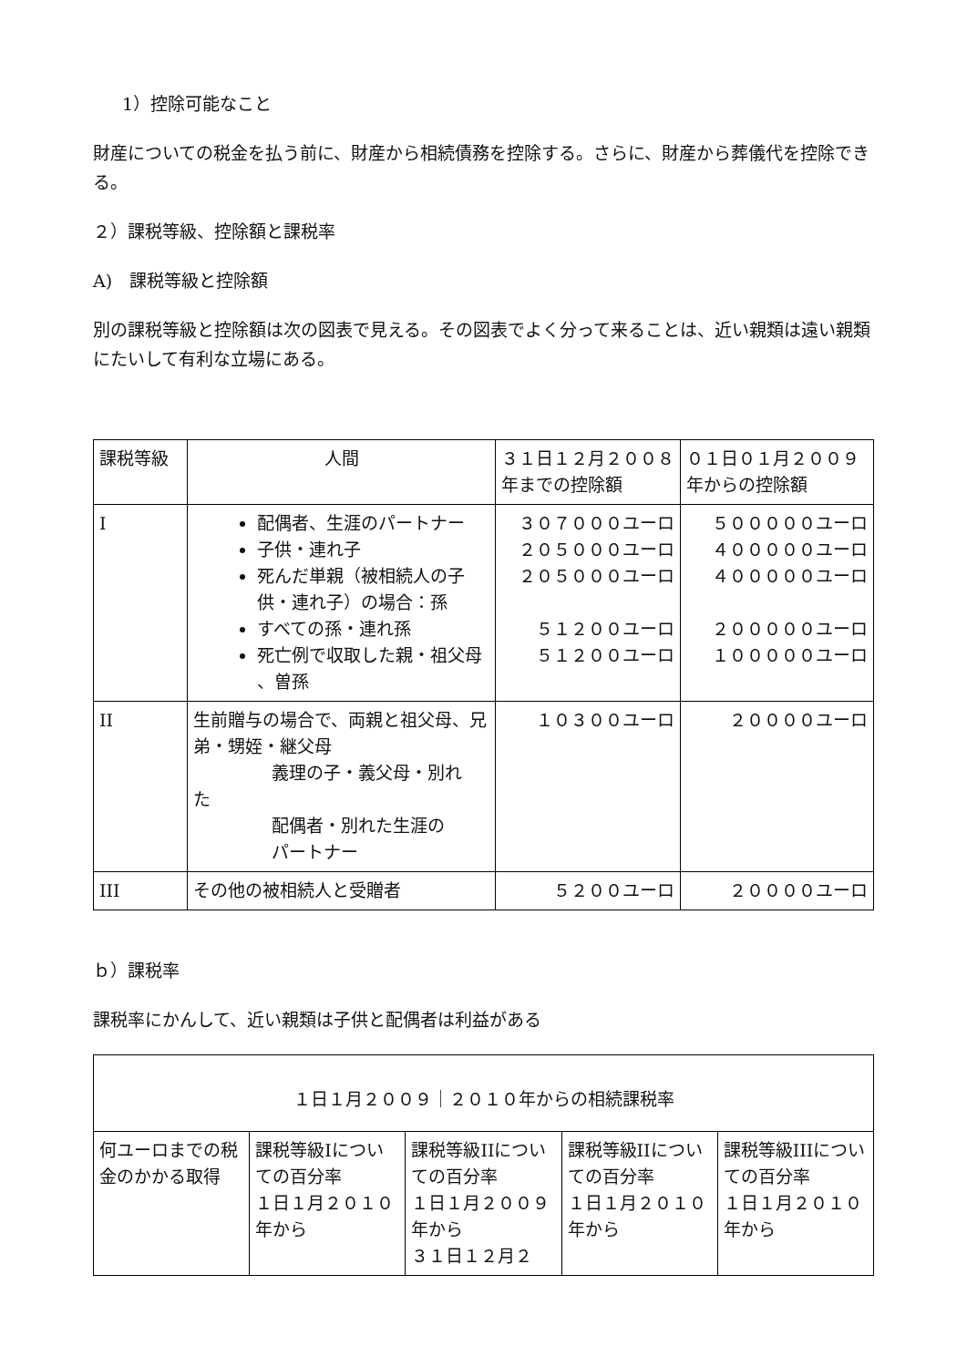1）控除可能なこと
財産についての税金を払う前に、財産から相続債務を控除する。さらに、財産から葬儀代を控除できる。
２）課税等級、控除額と課税率
A)　課税等級と控除額
別の課税等級と控除額は次の図表で見える。その図表でよく分って来ることは、近い親類は遠い親類にたいして有利な立場にある。
| 課税等級 | 人間 | ３１日１２月２００８年までの控除額 | ０１日０１月２００９年からの控除額 |
| I | 配偶者、生涯のパートナー 子供・連れ子 死んだ単親（被相続人の子供・連れ子）の場合：孫 すべての孫・連れ孫 死亡例で収取した親・祖父母 、曽孫 | ３０７０００ユーロ ２０５０００ユーロ ２０５０００ユーロ ５１２００ユーロ ５１２００ユーロ | ５０００００ユーロ ４０００００ユーロ ４０００００ユーロ ２０００００ユーロ １０００００ユーロ |
| II | 生前贈与の場合で、両親と祖父母、兄弟・甥姪・継父母 義理の子・義父母・別れ た 配偶者・別れた生涯の パートナー | １０３００ユーロ | ２００００ユーロ |
| III | その他の被相続人と受贈者 | ５２００ユーロ | ２００００ユーロ |
ｂ）課税率
課税率にかんして、近い親類は子供と配偶者は利益がある
| １日１月２００９｜２０１０年からの相続課税率 | | | | |
| 何ユーロまでの税金のかかる取得 | 課税等級Iについての百分率 １日１月２０１０年から | 課税等級IIについての百分率 １日１月２００９年から ３１日１２月２ | 課税等級IIについての百分率 １日１月２０１０年から | 課税等級IIIについての百分率 １日１月２０１０年から |